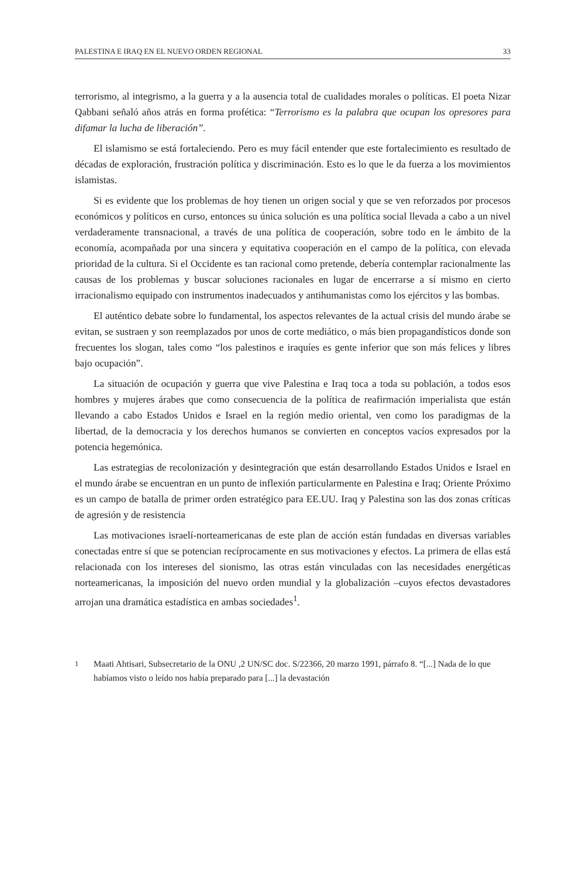PALESTINA E IRAQ EN EL NUEVO ORDEN REGIONAL 33
terrorismo, al integrismo, a la guerra y a la ausencia total de cualidades morales o políticas. El poeta Nizar Qabbani señaló años atrás en forma profética: “Terrorismo es la palabra que ocupan los opresores para difamar la lucha de liberación”.
El islamismo se está fortaleciendo. Pero es muy fácil entender que este fortalecimiento es resultado de décadas de exploración, frustración política y discriminación. Esto es lo que le da fuerza a los movimientos islamistas.
Si es evidente que los problemas de hoy tienen un origen social y que se ven reforzados por procesos económicos y políticos en curso, entonces su única solución es una política social llevada a cabo a un nivel verdaderamente transnacional, a través de una política de cooperación, sobre todo en le ámbito de la economía, acompañada por una sincera y equitativa cooperación en el campo de la política, con elevada prioridad de la cultura. Si el Occidente es tan racional como pretende, debería contemplar racionalmente las causas de los problemas y buscar soluciones racionales en lugar de encerrarse a sí mismo en cierto irracionalismo equipado con instrumentos inadecuados y antihumanistas como los ejércitos y las bombas.
El auténtico debate sobre lo fundamental, los aspectos relevantes de la actual crisis del mundo árabe se evitan, se sustraen y son reemplazados por unos de corte mediático, o más bien propagandísticos donde son frecuentes los slogan, tales como “los palestinos e iraquíes es gente inferior que son más felices y libres bajo ocupación”.
La situación de ocupación y guerra que vive Palestina e Iraq toca a toda su población, a todos esos hombres y mujeres árabes que como consecuencia de la política de reafirmación imperialista que están llevando a cabo Estados Unidos e Israel en la región medio oriental, ven como los paradigmas de la libertad, de la democracia y los derechos humanos se convierten en conceptos vacíos expresados por la potencia hegemónica.
Las estrategias de recolonización y desintegración que están desarrollando Estados Unidos e Israel en el mundo árabe se encuentran en un punto de inflexión particularmente en Palestina e Iraq; Oriente Próximo es un campo de batalla de primer orden estratégico para EE.UU. Iraq y Palestina son las dos zonas críticas de agresión y de resistencia
Las motivaciones israelí-norteamericanas de este plan de acción están fundadas en diversas variables conectadas entre sí que se potencian recíprocamente en sus motivaciones y efectos. La primera de ellas está relacionada con los intereses del sionismo, las otras están vinculadas con las necesidades energéticas norteamericanas, la imposición del nuevo orden mundial y la globalización –cuyos efectos devastadores arrojan una dramática estadística en ambas sociedades<sup>1</sup>.
<sup>1</sup> Maati Ahtisari, Subsecretario de la ONU ,2 UN/SC doc. S/22366, 20 marzo 1991, párrafo 8. “[...] Nada de lo que habíamos visto o leído nos había preparado para [...] la devastación